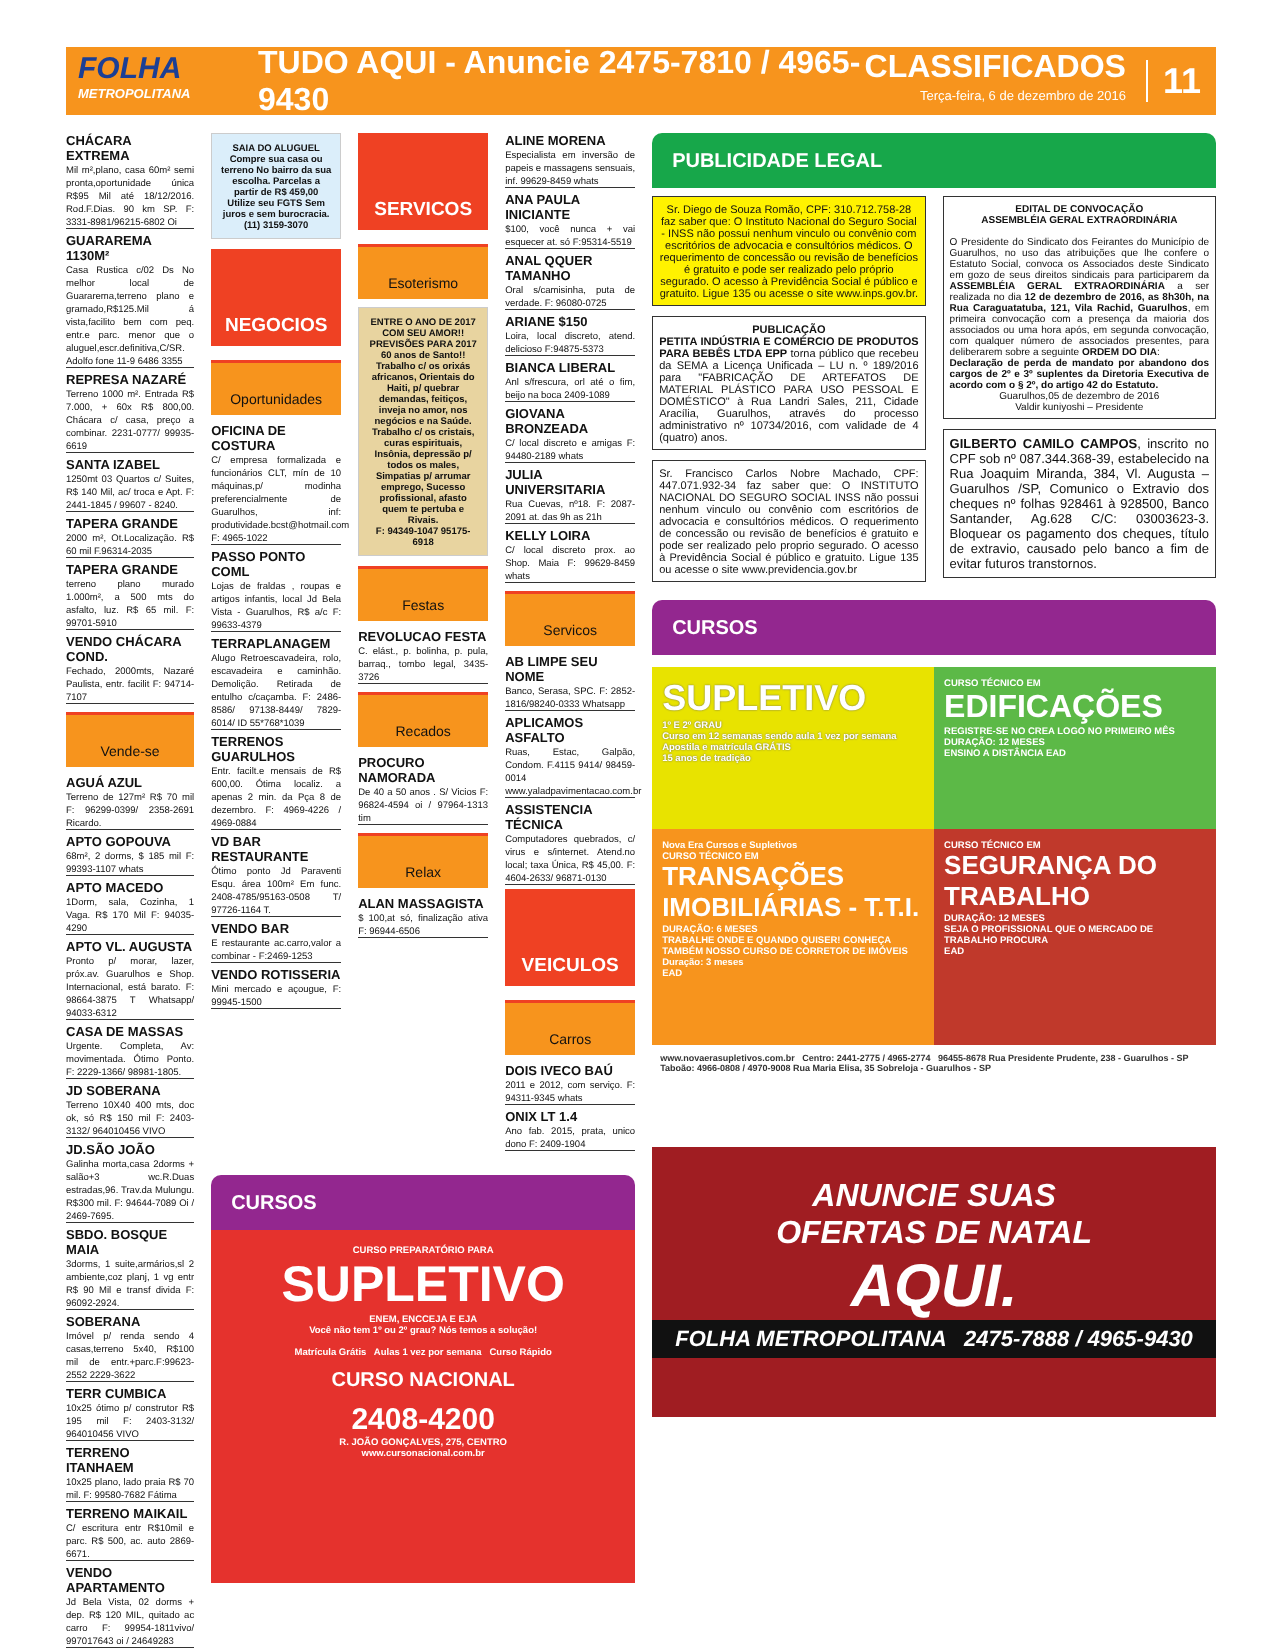FOLHA
METROPOLITANA
TUDO AQUI - Anuncie 2475-7810 / 4965-9430
CLASSIFICADOS
Terça-feira, 6 de dezembro de 2016
11
CHÁCARA EXTREMA
Mil m²,plano, casa 60m² semi pronta,oportunidade única R$95 Mil até 18/12/2016. Rod.F.Dias. 90 km SP. F: 3331-8981/96215-6802 Oi
GUARAREMA 1130M²
Casa Rustica c/02 Ds No melhor local de Guararema,terreno plano e gramado,R$125.Mil á vista,facilito bem com peq. entr.e parc. menor que o aluguel,escr.definitiva,C/SR. Adolfo fone 11-9 6486 3355
REPRESA NAZARÉ
Terreno 1000 m². Entrada R$ 7.000, + 60x R$ 800,00. Chácara c/ casa, preço a combinar. 2231-0777/ 99935-6619
SANTA IZABEL
1250mt 03 Quartos c/ Suites, R$ 140 Mil, ac/ troca e Apt. F: 2441-1845 / 99607 - 8240.
TAPERA GRANDE
2000 m², Ot.Localização. R$ 60 mil F.96314-2035
TAPERA GRANDE
terreno plano murado 1.000m², a 500 mts do asfalto, luz. R$ 65 mil. F: 99701-5910
VENDO CHÁCARA COND.
Fechado, 2000mts, Nazaré Paulista, entr. facilit F: 94714-7107
Vende-se
AGUÁ AZUL
Terreno de 127m² R$ 70 mil F: 96299-0399/ 2358-2691 Ricardo.
APTO GOPOUVA
68m², 2 dorms, $ 185 mil F: 99393-1107 whats
APTO MACEDO
1Dorm, sala, Cozinha, 1 Vaga. R$ 170 Mil F: 94035-4290
APTO VL. AUGUSTA
Pronto p/ morar, lazer, próx.av. Guarulhos e Shop. Internacional, está barato. F: 98664-3875 T Whatsapp/ 94033-6312
CASA DE MASSAS
Urgente. Completa, Av: movimentada. Ótimo Ponto. F: 2229-1366/ 98981-1805.
JD SOBERANA
Terreno 10X40 400 mts, doc ok, só R$ 150 mil F: 2403-3132/ 964010456 VIVO
JD.SÃO JOÃO
Galinha morta,casa 2dorms + salão+3 wc.R.Duas estradas,96. Trav.da Mulungu. R$300 mil. F: 94644-7089 Oi / 2469-7695.
SBDO. BOSQUE MAIA
3dorms, 1 suite,armários,sl 2 ambiente,coz planj, 1 vg entr R$ 90 Mil e transf divida F: 96092-2924.
SOBERANA
Imóvel p/ renda sendo 4 casas,terreno 5x40, R$100 mil de entr.+parc.F:99623-2552 2229-3622
TERR CUMBICA
10x25 ótimo p/ construtor R$ 195 mil F: 2403-3132/ 964010456 VIVO
TERRENO ITANHAEM
10x25 plano, lado praia R$ 70 mil. F: 99580-7682 Fátima
TERRENO MAIKAIL
C/ escritura entr R$10mil e parc. R$ 500, ac. auto 2869-6671.
VENDO APARTAMENTO
Jd Bela Vista, 02 dorms + dep. R$ 120 MIL, quitado ac carro F: 99954-1811vivo/ 997017643 oi / 24649283
SAIA DO ALUGUEL
Compre sua casa ou terreno No bairro da sua escolha. Parcelas a partir de R$ 459,00 Utilize seu FGTS Sem juros e sem burocracia.
(11) 3159-3070
NEGOCIOS
Oportunidades
OFICINA DE COSTURA
C/ empresa formalizada e funcionários CLT, mín de 10 máquinas,p/ modinha preferencialmente de Guarulhos, inf: produtividade.bcst@hotmail.com F: 4965-1022
PASSO PONTO COML
Lojas de fraldas , roupas e artigos infantis, local Jd Bela Vista - Guarulhos, R$ a/c F: 99633-4379
TERRAPLANAGEM
Alugo Retroescavadeira, rolo, escavadeira e caminhão. Demolição. Retirada de entulho c/caçamba. F: 2486-8586/ 97138-8449/ 7829-6014/ ID 55*768*1039
TERRENOS GUARULHOS
Entr. facilt.e mensais de R$ 600,00. Ótima localiz. a apenas 2 min. da Pça 8 de dezembro. F: 4969-4226 / 4969-0884
VD BAR RESTAURANTE
Ótimo ponto Jd Paraventi Esqu. área 100m² Em func. 2408-4785/95163-0508 T/ 97726-1164 T.
VENDO BAR
E restaurante ac.carro,valor a combinar - F:2469-1253
VENDO ROTISSERIA
Mini mercado e açougue, F: 99945-1500
SERVICOS
Esoterismo
ENTRE O ANO DE 2017 COM SEU AMOR!! PREVISÕES PARA 2017
60 anos de Santo!! Trabalho c/ os orixás africanos, Orientais do Haiti, p/ quebrar demandas, feitiços, inveja no amor, nos negócios e na Saúde. Trabalho c/ os cristais, curas espirituais, Insônia, depressão p/ todos os males, Simpatias p/ arrumar emprego, Sucesso profissional, afasto quem te pertuba e Rivais.
F: 94349-1047 95175-6918
Festas
REVOLUCAO FESTA
C. elást., p. bolinha, p. pula, barraq., tombo legal, 3435-3726
Recados
PROCURO NAMORADA
De 40 a 50 anos . S/ Vicios F: 96824-4594 oi / 97964-1313 tim
Relax
ALAN MASSAGISTA
$ 100,at só, finalização ativa F: 96944-6506
ALINE MORENA
Especialista em inversão de papeis e massagens sensuais, inf. 99629-8459 whats
ANA PAULA INICIANTE
$100, você nunca + vai esquecer at. só F:95314-5519
ANAL QQUER TAMANHO
Oral s/camisinha, puta de verdade. F: 96080-0725
ARIANE $150
Loira, local discreto, atend. delicioso F:94875-5373
BIANCA LIBERAL
Anl s/frescura, orl até o fim, beijo na boca 2409-1089
GIOVANA BRONZEADA
C/ local discreto e amigas F: 94480-2189 whats
JULIA UNIVERSITARIA
Rua Cuevas, nº18. F: 2087-2091 at. das 9h as 21h
KELLY LOIRA
C/ local discreto prox. ao Shop. Maia F: 99629-8459 whats
Servicos
AB LIMPE SEU NOME
Banco, Serasa, SPC. F: 2852-1816/98240-0333 Whatsapp
APLICAMOS ASFALTO
Ruas, Estac, Galpão, Condom. F.4115 9414/ 98459-0014 www.yaladpavimentacao.com.br
ASSISTENCIA TÉCNICA
Computadores quebrados, c/ virus e s/internet. Atend.no local; taxa Única, R$ 45,00. F: 4604-2633/ 96871-0130
VEICULOS
Carros
DOIS IVECO BAÚ
2011 e 2012, com serviço. F: 94311-9345 whats
ONIX LT 1.4
Ano fab. 2015, prata, unico dono F: 2409-1904
CURSOS
CURSO PREPARATÓRIO PARA
SUPLETIVO
ENEM, ENCCEJA E EJA
Você não tem 1º ou 2º grau? Nós temos a solução!
Matrícula Grátis Aulas 1 vez por semana Curso Rápido
CURSO NACIONAL
2408-4200
R. JOÃO GONÇALVES, 275, CENTRO
www.cursonacional.com.br
PUBLICIDADE LEGAL
Sr. Diego de Souza Romão, CPF: 310.712.758-28 faz saber que: O Instituto Nacional do Seguro Social - INSS não possui nenhum vinculo ou convênio com escritórios de advocacia e consultórios médicos. O requerimento de concessão ou revisão de benefícios é gratuito e pode ser realizado pelo próprio segurado. O acesso à Previdência Social é público e gratuito. Ligue 135 ou acesse o site www.inps.gov.br.
PUBLICAÇÃO
PETITA INDÚSTRIA E COMÉRCIO DE PRODUTOS PARA BEBÊS LTDA EPP torna público que recebeu da SEMA a Licença Unificada – LU n. º 189/2016 para "FABRICAÇÃO DE ARTEFATOS DE MATERIAL PLÁSTICO PARA USO PESSOAL E DOMÉSTICO" à Rua Landri Sales, 211, Cidade Aracília, Guarulhos, através do processo administrativo nº 10734/2016, com validade de 4 (quatro) anos.
Sr. Francisco Carlos Nobre Machado, CPF: 447.071.932-34 faz saber que: O INSTITUTO NACIONAL DO SEGURO SOCIAL INSS não possui nenhum vinculo ou convênio com escritórios de advocacia e consultórios médicos. O requerimento de concessão ou revisão de benefícios é gratuito e pode ser realizado pelo proprio segurado. O acesso à Previdência Social é público e gratuito. Ligue 135 ou acesse o site www.previdencia.gov.br
EDITAL DE CONVOCAÇÃO
ASSEMBLÉIA GERAL EXTRAORDINÁRIA
O Presidente do Sindicato dos Feirantes do Município de Guarulhos, no uso das atribuições que lhe confere o Estatuto Social, convoca os Associados deste Sindicato em gozo de seus direitos sindicais para participarem da ASSEMBLÉIA GERAL EXTRAORDINÁRIA a ser realizada no dia 12 de dezembro de 2016, as 8h30h, na Rua Caraguatatuba, 121, Vila Rachid, Guarulhos, em primeira convocação com a presença da maioria dos associados ou uma hora após, em segunda convocação, com qualquer número de associados presentes, para deliberarem sobre a seguinte ORDEM DO DIA:
Declaração de perda de mandato por abandono dos cargos de 2º e 3º suplentes da Diretoria Executiva de acordo com o § 2º, do artigo 42 do Estatuto.
Guarulhos,05 de dezembro de 2016
Valdir kuniyoshi – Presidente
GILBERTO CAMILO CAMPOS, inscrito no CPF sob nº 087.344.368-39, estabelecido na Rua Joaquim Miranda, 384, Vl. Augusta – Guarulhos /SP, Comunico o Extravio dos cheques nº folhas 928461 à 928500, Banco Santander, Ag.628 C/C: 03003623-3. Bloquear os pagamento dos cheques, título de extravio, causado pelo banco a fim de evitar futuros transtornos.
CURSOS
SUPLETIVO
1º E 2º GRAU
Curso em 12 semanas sendo aula 1 vez por semana
Apostila e matrícula GRÁTIS
15 anos de tradição
CURSO TÉCNICO EM
EDIFICAÇÕES
REGISTRE-SE NO CREA LOGO NO PRIMEIRO MÊS
DURAÇÃO: 12 MESES
ENSINO A DISTÂNCIA EAD
Nova Era Cursos e Supletivos
CURSO TÉCNICO EM
TRANSAÇÕES IMOBILIÁRIAS - T.T.I.
DURAÇÃO: 6 MESES
TRABALHE ONDE E QUANDO QUISER! CONHEÇA TAMBÉM NOSSO CURSO DE CORRETOR DE IMÓVEIS Duração: 3 meses
EAD
CURSO TÉCNICO EM
SEGURANÇA DO TRABALHO
DURAÇÃO: 12 MESES
SEJA O PROFISSIONAL QUE O MERCADO DE TRABALHO PROCURA
EAD
www.novaerasupletivos.com.br Centro: 2441-2775 / 4965-2774 96455-8678 Rua Presidente Prudente, 238 - Guarulhos - SP Taboão: 4966-0808 / 4970-9008 Rua Maria Elisa, 35 Sobreloja - Guarulhos - SP
ANUNCIE SUAS
OFERTAS DE NATAL
AQUI.
FOLHA METROPOLITANA 2475-7888 / 4965-9430